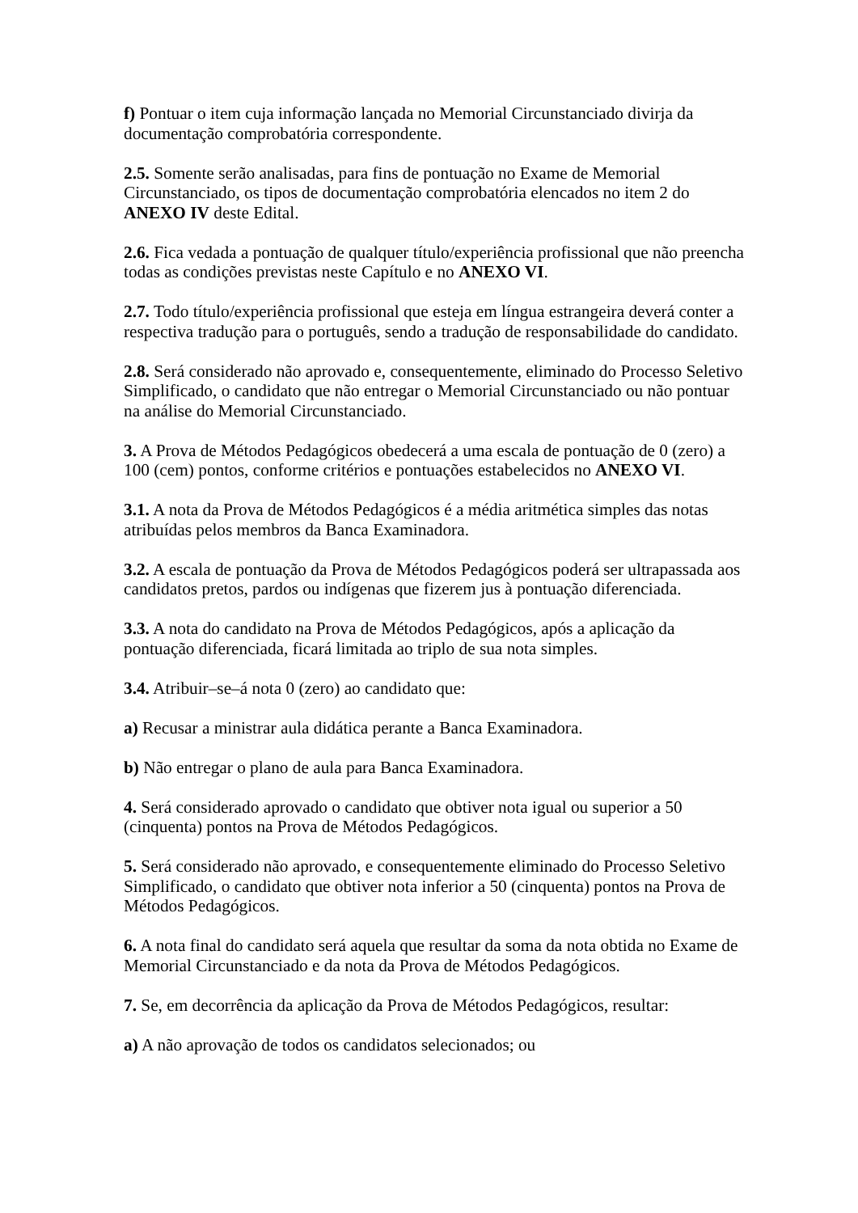f) Pontuar o item cuja informação lançada no Memorial Circunstanciado divirja da documentação comprobatória correspondente.
2.5. Somente serão analisadas, para fins de pontuação no Exame de Memorial Circunstanciado, os tipos de documentação comprobatória elencados no item 2 do ANEXO IV deste Edital.
2.6. Fica vedada a pontuação de qualquer título/experiência profissional que não preencha todas as condições previstas neste Capítulo e no ANEXO VI.
2.7. Todo título/experiência profissional que esteja em língua estrangeira deverá conter a respectiva tradução para o português, sendo a tradução de responsabilidade do candidato.
2.8. Será considerado não aprovado e, consequentemente, eliminado do Processo Seletivo Simplificado, o candidato que não entregar o Memorial Circunstanciado ou não pontuar na análise do Memorial Circunstanciado.
3. A Prova de Métodos Pedagógicos obedecerá a uma escala de pontuação de 0 (zero) a 100 (cem) pontos, conforme critérios e pontuações estabelecidos no ANEXO VI.
3.1. A nota da Prova de Métodos Pedagógicos é a média aritmética simples das notas atribuídas pelos membros da Banca Examinadora.
3.2. A escala de pontuação da Prova de Métodos Pedagógicos poderá ser ultrapassada aos candidatos pretos, pardos ou indígenas que fizerem jus à pontuação diferenciada.
3.3. A nota do candidato na Prova de Métodos Pedagógicos, após a aplicação da pontuação diferenciada, ficará limitada ao triplo de sua nota simples.
3.4. Atribuir–se–á nota 0 (zero) ao candidato que:
a) Recusar a ministrar aula didática perante a Banca Examinadora.
b) Não entregar o plano de aula para Banca Examinadora.
4. Será considerado aprovado o candidato que obtiver nota igual ou superior a 50 (cinquenta) pontos na Prova de Métodos Pedagógicos.
5. Será considerado não aprovado, e consequentemente eliminado do Processo Seletivo Simplificado, o candidato que obtiver nota inferior a 50 (cinquenta) pontos na Prova de Métodos Pedagógicos.
6. A nota final do candidato será aquela que resultar da soma da nota obtida no Exame de Memorial Circunstanciado e da nota da Prova de Métodos Pedagógicos.
7. Se, em decorrência da aplicação da Prova de Métodos Pedagógicos, resultar:
a) A não aprovação de todos os candidatos selecionados; ou